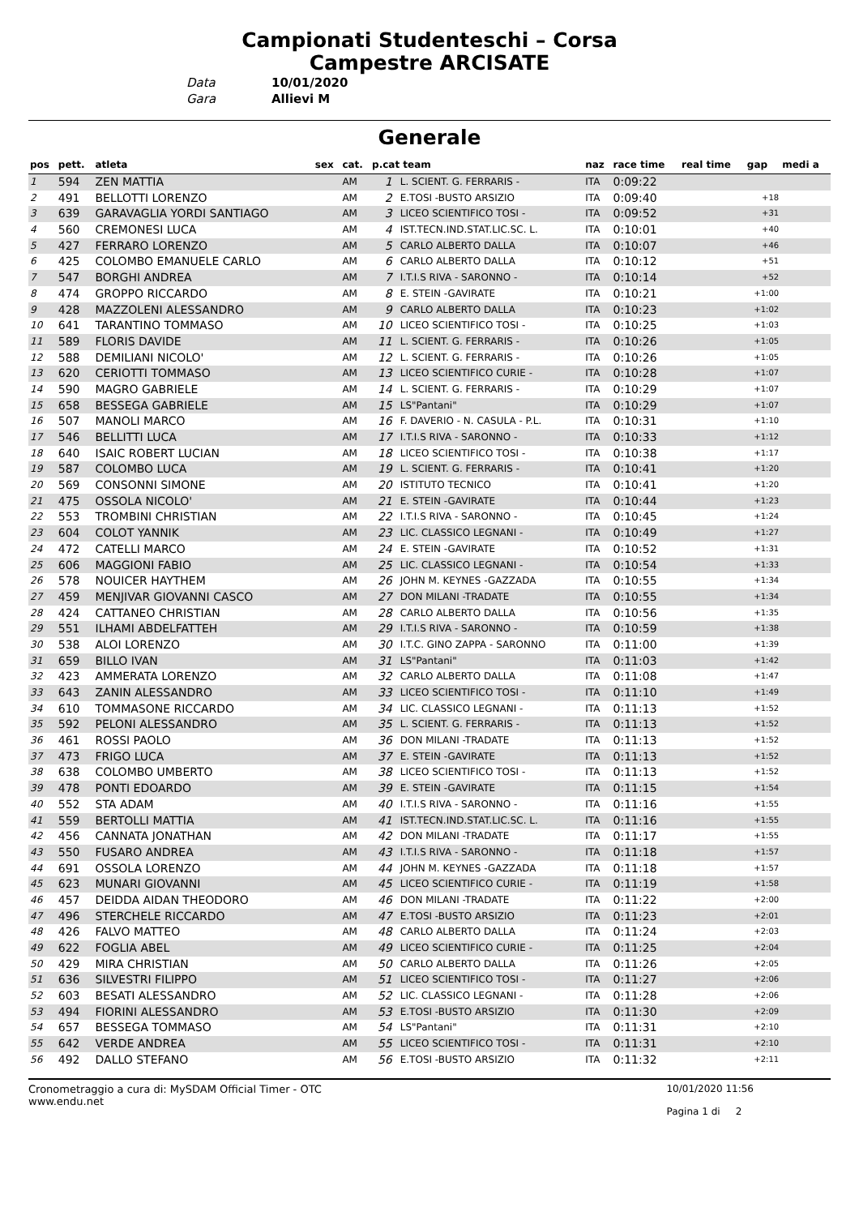Campionati Studenteschi – Corsa
Campestre ARCISATE
Data 10/01/2020
Gara Allievi M
Generale
| pos | pett. | atleta | sex | cat. | p.cat team | | naz | race time | real time | gap | medi a |
| --- | --- | --- | --- | --- | --- | --- | --- | --- | --- | --- | --- |
| 1 | 594 | ZEN MATTIA | | AM | 1 | L. SCIENT. G. FERRARIS - | ITA | 0:09:22 | | | |
| 2 | 491 | BELLOTTI LORENZO | | AM | 2 | E.TOSI -BUSTO ARSIZIO | ITA | 0:09:40 | | +18 | |
| 3 | 639 | GARAVAGLIA YORDI SANTIAGO | | AM | 3 | LICEO SCIENTIFICO TOSI - | ITA | 0:09:52 | | +31 | |
| 4 | 560 | CREMONESI LUCA | | AM | 4 | IST.TECN.IND.STAT.LIC.SC. L. | ITA | 0:10:01 | | +40 | |
| 5 | 427 | FERRARO LORENZO | | AM | 5 | CARLO ALBERTO DALLA | ITA | 0:10:07 | | +46 | |
| 6 | 425 | COLOMBO EMANUELE CARLO | | AM | 6 | CARLO ALBERTO DALLA | ITA | 0:10:12 | | +51 | |
| 7 | 547 | BORGHI ANDREA | | AM | 7 | I.T.I.S RIVA - SARONNO - | ITA | 0:10:14 | | +52 | |
| 8 | 474 | GROPPO RICCARDO | | AM | 8 | E. STEIN -GAVIRATE | ITA | 0:10:21 | | +1:00 | |
| 9 | 428 | MAZZOLENI ALESSANDRO | | AM | 9 | CARLO ALBERTO DALLA | ITA | 0:10:23 | | +1:02 | |
| 10 | 641 | TARANTINO TOMMASO | | AM | 10 | LICEO SCIENTIFICO TOSI - | ITA | 0:10:25 | | +1:03 | |
| 11 | 589 | FLORIS DAVIDE | | AM | 11 | L. SCIENT. G. FERRARIS - | ITA | 0:10:26 | | +1:05 | |
| 12 | 588 | DEMILIANI NICOLO' | | AM | 12 | L. SCIENT. G. FERRARIS - | ITA | 0:10:26 | | +1:05 | |
| 13 | 620 | CERIOTTI TOMMASO | | AM | 13 | LICEO SCIENTIFICO CURIE - | ITA | 0:10:28 | | +1:07 | |
| 14 | 590 | MAGRO GABRIELE | | AM | 14 | L. SCIENT. G. FERRARIS - | ITA | 0:10:29 | | +1:07 | |
| 15 | 658 | BESSEGA GABRIELE | | AM | 15 | LS"Pantani" | ITA | 0:10:29 | | +1:07 | |
| 16 | 507 | MANOLI MARCO | | AM | 16 | F. DAVERIO - N. CASULA - P.L. | ITA | 0:10:31 | | +1:10 | |
| 17 | 546 | BELLITTI LUCA | | AM | 17 | I.T.I.S RIVA - SARONNO - | ITA | 0:10:33 | | +1:12 | |
| 18 | 640 | ISAIC ROBERT LUCIAN | | AM | 18 | LICEO SCIENTIFICO TOSI - | ITA | 0:10:38 | | +1:17 | |
| 19 | 587 | COLOMBO LUCA | | AM | 19 | L. SCIENT. G. FERRARIS - | ITA | 0:10:41 | | +1:20 | |
| 20 | 569 | CONSONNI SIMONE | | AM | 20 | ISTITUTO TECNICO | ITA | 0:10:41 | | +1:20 | |
| 21 | 475 | OSSOLA NICOLO' | | AM | 21 | E. STEIN -GAVIRATE | ITA | 0:10:44 | | +1:23 | |
| 22 | 553 | TROMBINI CHRISTIAN | | AM | 22 | I.T.I.S RIVA - SARONNO - | ITA | 0:10:45 | | +1:24 | |
| 23 | 604 | COLOT YANNIK | | AM | 23 | LIC. CLASSICO LEGNANI - | ITA | 0:10:49 | | +1:27 | |
| 24 | 472 | CATELLI MARCO | | AM | 24 | E. STEIN -GAVIRATE | ITA | 0:10:52 | | +1:31 | |
| 25 | 606 | MAGGIONI FABIO | | AM | 25 | LIC. CLASSICO LEGNANI - | ITA | 0:10:54 | | +1:33 | |
| 26 | 578 | NOUICER HAYTHEM | | AM | 26 | JOHN M. KEYNES -GAZZADA | ITA | 0:10:55 | | +1:34 | |
| 27 | 459 | MENJIVAR GIOVANNI CASCO | | AM | 27 | DON MILANI -TRADATE | ITA | 0:10:55 | | +1:34 | |
| 28 | 424 | CATTANEO CHRISTIAN | | AM | 28 | CARLO ALBERTO DALLA | ITA | 0:10:56 | | +1:35 | |
| 29 | 551 | ILHAMI ABDELFATTEH | | AM | 29 | I.T.I.S RIVA - SARONNO - | ITA | 0:10:59 | | +1:38 | |
| 30 | 538 | ALOI LORENZO | | AM | 30 | I.T.C. GINO ZAPPA - SARONNO | ITA | 0:11:00 | | +1:39 | |
| 31 | 659 | BILLO IVAN | | AM | 31 | LS"Pantani" | ITA | 0:11:03 | | +1:42 | |
| 32 | 423 | AMMERATA LORENZO | | AM | 32 | CARLO ALBERTO DALLA | ITA | 0:11:08 | | +1:47 | |
| 33 | 643 | ZANIN ALESSANDRO | | AM | 33 | LICEO SCIENTIFICO TOSI - | ITA | 0:11:10 | | +1:49 | |
| 34 | 610 | TOMMASONE RICCARDO | | AM | 34 | LIC. CLASSICO LEGNANI - | ITA | 0:11:13 | | +1:52 | |
| 35 | 592 | PELONI ALESSANDRO | | AM | 35 | L. SCIENT. G. FERRARIS - | ITA | 0:11:13 | | +1:52 | |
| 36 | 461 | ROSSI PAOLO | | AM | 36 | DON MILANI -TRADATE | ITA | 0:11:13 | | +1:52 | |
| 37 | 473 | FRIGO LUCA | | AM | 37 | E. STEIN -GAVIRATE | ITA | 0:11:13 | | +1:52 | |
| 38 | 638 | COLOMBO UMBERTO | | AM | 38 | LICEO SCIENTIFICO TOSI - | ITA | 0:11:13 | | +1:52 | |
| 39 | 478 | PONTI EDOARDO | | AM | 39 | E. STEIN -GAVIRATE | ITA | 0:11:15 | | +1:54 | |
| 40 | 552 | STA ADAM | | AM | 40 | I.T.I.S RIVA - SARONNO - | ITA | 0:11:16 | | +1:55 | |
| 41 | 559 | BERTOLLI MATTIA | | AM | 41 | IST.TECN.IND.STAT.LIC.SC. L. | ITA | 0:11:16 | | +1:55 | |
| 42 | 456 | CANNATA JONATHAN | | AM | 42 | DON MILANI -TRADATE | ITA | 0:11:17 | | +1:55 | |
| 43 | 550 | FUSARO ANDREA | | AM | 43 | I.T.I.S RIVA - SARONNO - | ITA | 0:11:18 | | +1:57 | |
| 44 | 691 | OSSOLA LORENZO | | AM | 44 | JOHN M. KEYNES -GAZZADA | ITA | 0:11:18 | | +1:57 | |
| 45 | 623 | MUNARI GIOVANNI | | AM | 45 | LICEO SCIENTIFICO CURIE - | ITA | 0:11:19 | | +1:58 | |
| 46 | 457 | DEIDDA AIDAN THEODORO | | AM | 46 | DON MILANI -TRADATE | ITA | 0:11:22 | | +2:00 | |
| 47 | 496 | STERCHELE RICCARDO | | AM | 47 | E.TOSI -BUSTO ARSIZIO | ITA | 0:11:23 | | +2:01 | |
| 48 | 426 | FALVO MATTEO | | AM | 48 | CARLO ALBERTO DALLA | ITA | 0:11:24 | | +2:03 | |
| 49 | 622 | FOGLIA ABEL | | AM | 49 | LICEO SCIENTIFICO CURIE - | ITA | 0:11:25 | | +2:04 | |
| 50 | 429 | MIRA CHRISTIAN | | AM | 50 | CARLO ALBERTO DALLA | ITA | 0:11:26 | | +2:05 | |
| 51 | 636 | SILVESTRI FILIPPO | | AM | 51 | LICEO SCIENTIFICO TOSI - | ITA | 0:11:27 | | +2:06 | |
| 52 | 603 | BESATI ALESSANDRO | | AM | 52 | LIC. CLASSICO LEGNANI - | ITA | 0:11:28 | | +2:06 | |
| 53 | 494 | FIORINI ALESSANDRO | | AM | 53 | E.TOSI -BUSTO ARSIZIO | ITA | 0:11:30 | | +2:09 | |
| 54 | 657 | BESSEGA TOMMASO | | AM | 54 | LS"Pantani" | ITA | 0:11:31 | | +2:10 | |
| 55 | 642 | VERDE ANDREA | | AM | 55 | LICEO SCIENTIFICO TOSI - | ITA | 0:11:31 | | +2:10 | |
| 56 | 492 | DALLO STEFANO | | AM | 56 | E.TOSI -BUSTO ARSIZIO | ITA | 0:11:32 | | +2:11 | |
Cronometraggio a cura di: MySDAM Official Timer - OTC
www.endu.net
10/01/2020 11:56
Pagina 1 di 2